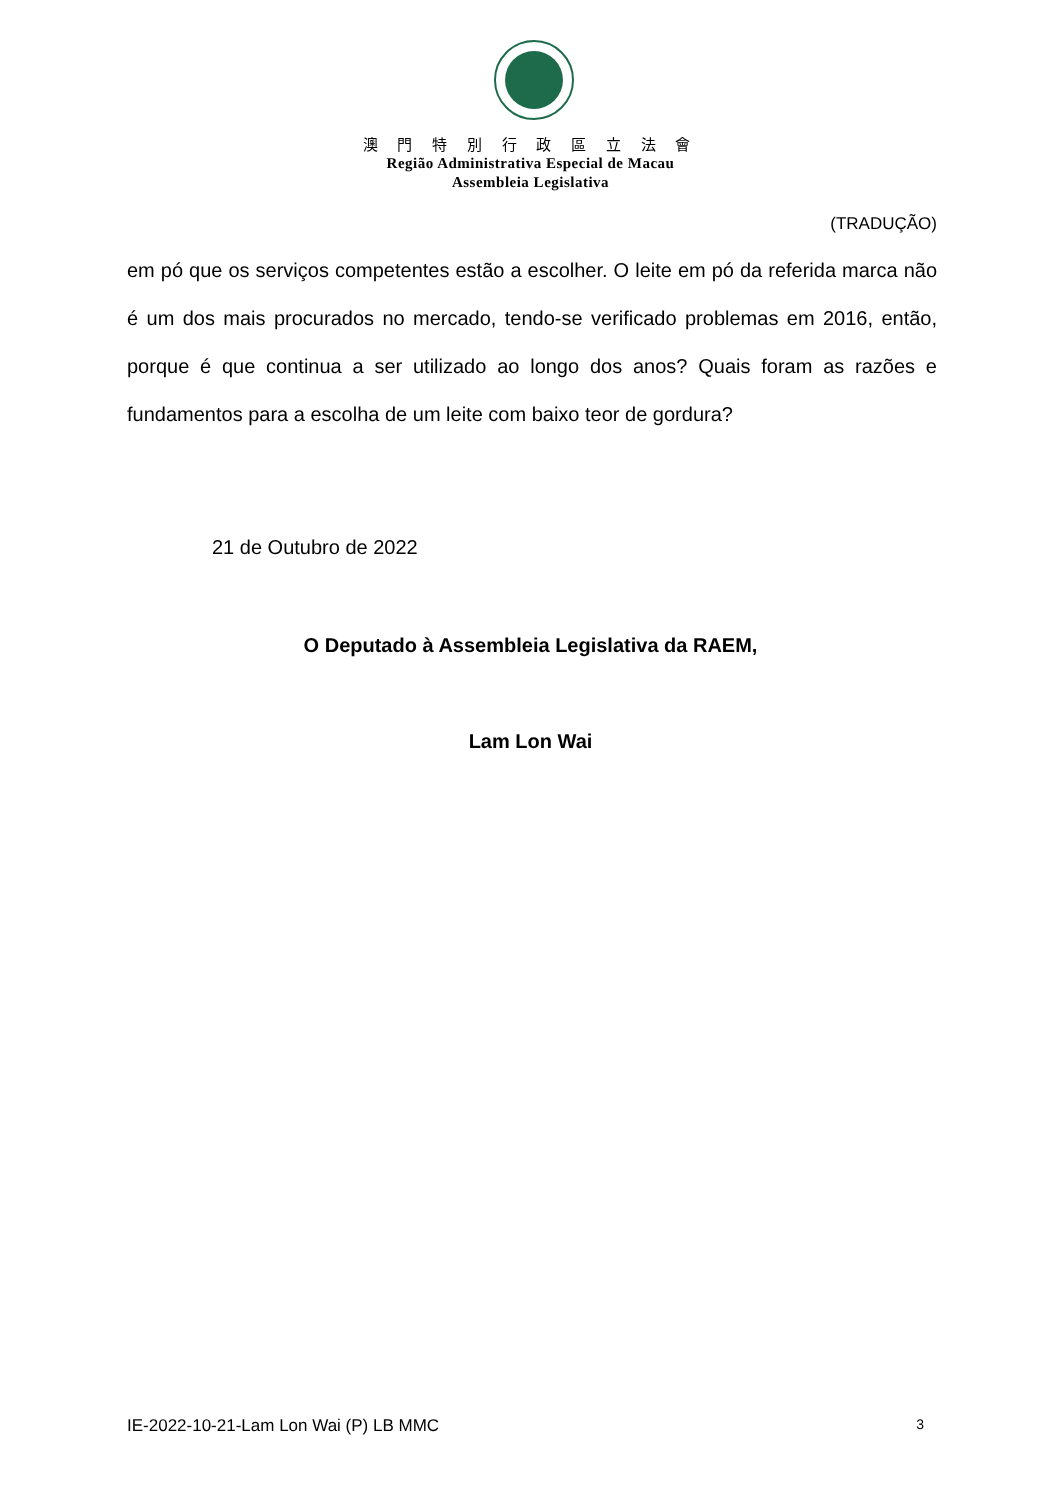澳 門 特 別 行 政 區 立 法 會
Região Administrativa Especial de Macau
Assembleia Legislativa
(TRADUÇÃO)
em pó que os serviços competentes estão a escolher. O leite em pó da referida marca não é um dos mais procurados no mercado, tendo-se verificado problemas em 2016, então, porque é que continua a ser utilizado ao longo dos anos? Quais foram as razões e fundamentos para a escolha de um leite com baixo teor de gordura?
21 de Outubro de 2022
O Deputado à Assembleia Legislativa da RAEM,
Lam Lon Wai
IE-2022-10-21-Lam Lon Wai (P) LB MMC 3